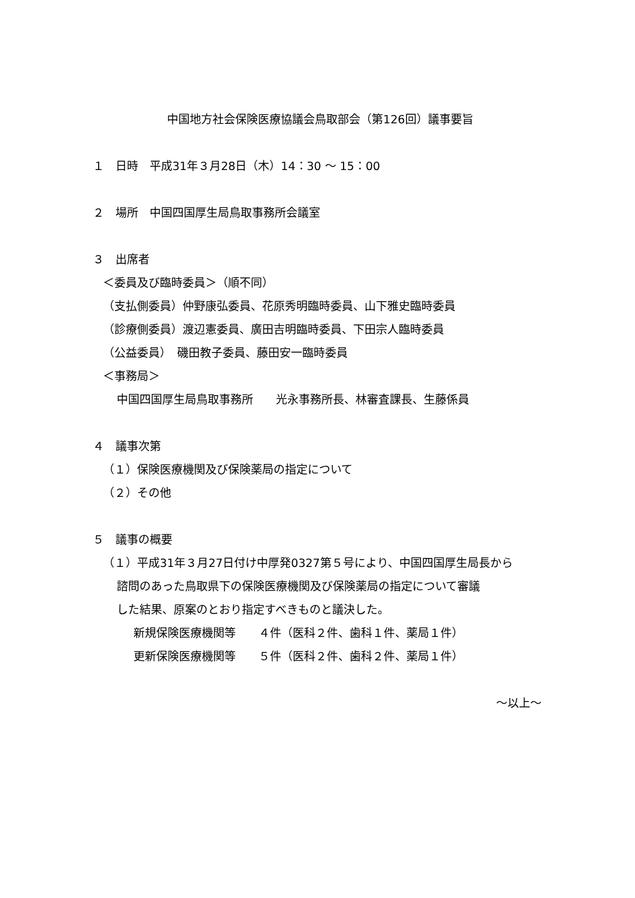中国地方社会保険医療協議会鳥取部会（第126回）議事要旨
１　日時　平成31年３月28日（木）14：30 ～ 15：00
２　場所　中国四国厚生局鳥取事務所会議室
３　出席者
＜委員及び臨時委員＞（順不同）
（支払側委員）仲野康弘委員、花原秀明臨時委員、山下雅史臨時委員
（診療側委員）渡辺憲委員、廣田吉明臨時委員、下田宗人臨時委員
（公益委員）　磯田教子委員、藤田安一臨時委員
＜事務局＞
中国四国厚生局鳥取事務所　　光永事務所長、林審査課長、生藤係員
４　議事次第
（１）保険医療機関及び保険薬局の指定について
（２）その他
５　議事の概要
（１）平成31年３月27日付け中厚発0327第５号により、中国四国厚生局長から
諮問のあった鳥取県下の保険医療機関及び保険薬局の指定について審議
した結果、原案のとおり指定すべきものと議決した。
新規保険医療機関等　　４件（医科２件、歯科１件、薬局１件）
更新保険医療機関等　　５件（医科２件、歯科２件、薬局１件）
～以上～